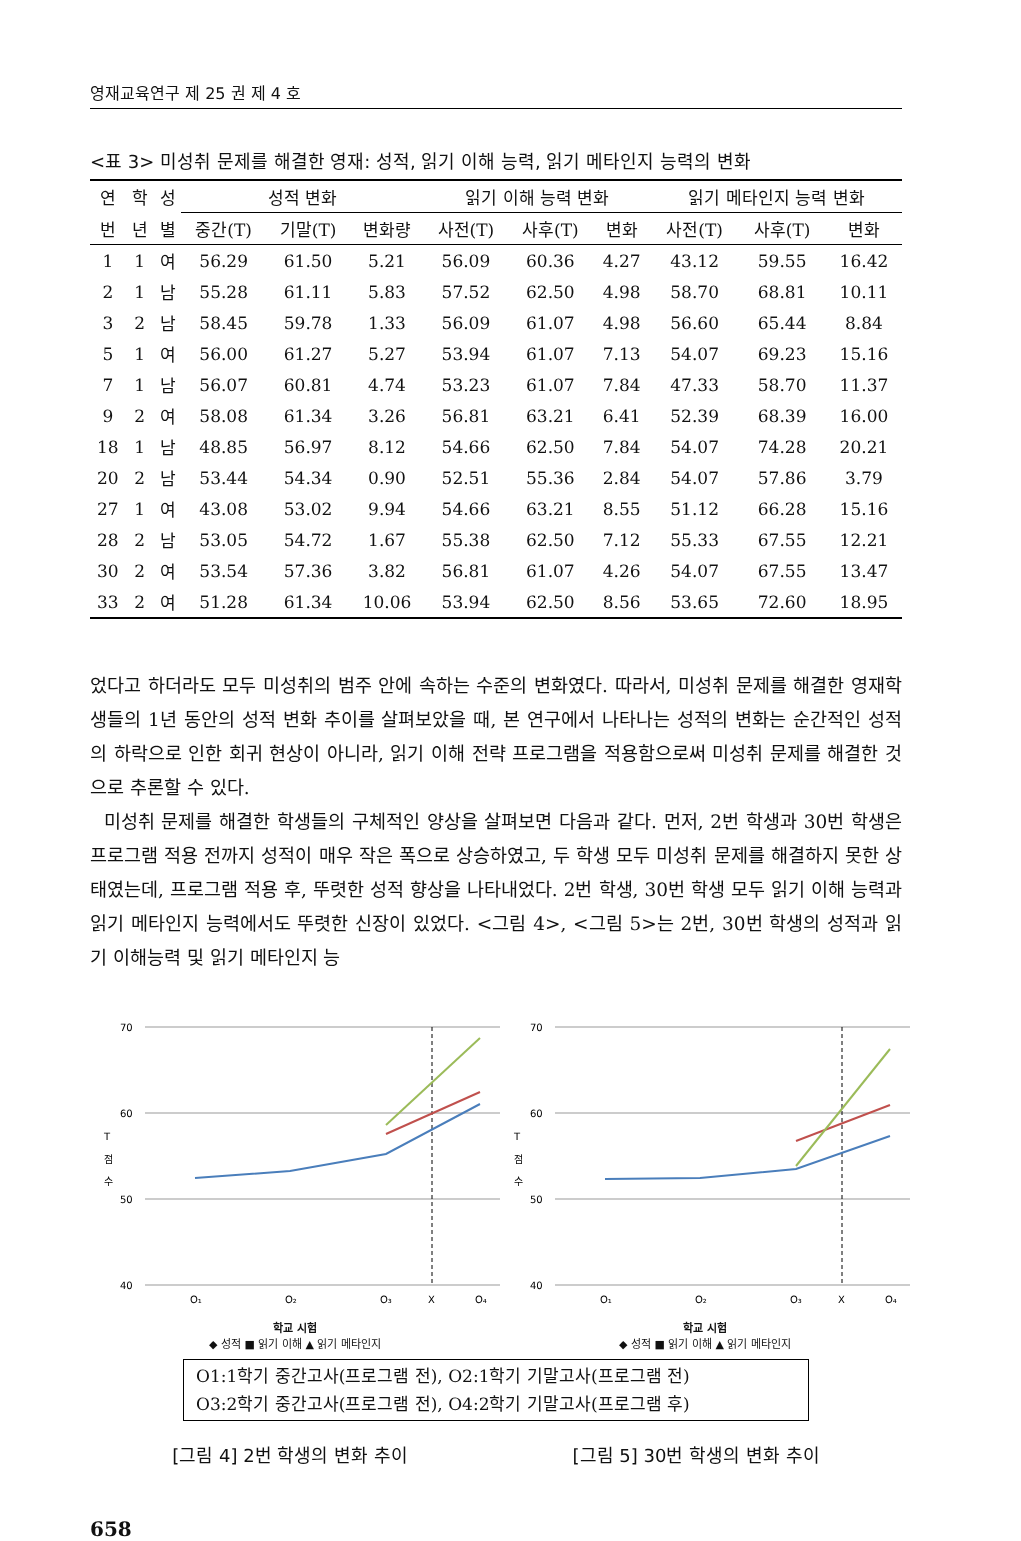영재교육연구 제 25 권 제 4 호
<표 3> 미성취 문제를 해결한 영재: 성적, 읽기 이해 능력, 읽기 메타인지 능력의 변화
| 연 | 학 | 성 | 성적 변화 | | | 읽기 이해 능력 변화 | | | 읽기 메타인지 능력 변화 | | |
| --- | --- | --- | --- | --- | --- | --- | --- | --- | --- | --- | --- |
| 번 | 년 | 별 | 중간(T) | 기말(T) | 변화량 | 사전(T) | 사후(T) | 변화 | 사전(T) | 사후(T) | 변화 |
| 1 | 1 | 여 | 56.29 | 61.50 | 5.21 | 56.09 | 60.36 | 4.27 | 43.12 | 59.55 | 16.42 |
| 2 | 1 | 남 | 55.28 | 61.11 | 5.83 | 57.52 | 62.50 | 4.98 | 58.70 | 68.81 | 10.11 |
| 3 | 2 | 남 | 58.45 | 59.78 | 1.33 | 56.09 | 61.07 | 4.98 | 56.60 | 65.44 | 8.84 |
| 5 | 1 | 여 | 56.00 | 61.27 | 5.27 | 53.94 | 61.07 | 7.13 | 54.07 | 69.23 | 15.16 |
| 7 | 1 | 남 | 56.07 | 60.81 | 4.74 | 53.23 | 61.07 | 7.84 | 47.33 | 58.70 | 11.37 |
| 9 | 2 | 여 | 58.08 | 61.34 | 3.26 | 56.81 | 63.21 | 6.41 | 52.39 | 68.39 | 16.00 |
| 18 | 1 | 남 | 48.85 | 56.97 | 8.12 | 54.66 | 62.50 | 7.84 | 54.07 | 74.28 | 20.21 |
| 20 | 2 | 남 | 53.44 | 54.34 | 0.90 | 52.51 | 55.36 | 2.84 | 54.07 | 57.86 | 3.79 |
| 27 | 1 | 여 | 43.08 | 53.02 | 9.94 | 54.66 | 63.21 | 8.55 | 51.12 | 66.28 | 15.16 |
| 28 | 2 | 남 | 53.05 | 54.72 | 1.67 | 55.38 | 62.50 | 7.12 | 55.33 | 67.55 | 12.21 |
| 30 | 2 | 여 | 53.54 | 57.36 | 3.82 | 56.81 | 61.07 | 4.26 | 54.07 | 67.55 | 13.47 |
| 33 | 2 | 여 | 51.28 | 61.34 | 10.06 | 53.94 | 62.50 | 8.56 | 53.65 | 72.60 | 18.95 |
었다고 하더라도 모두 미성취의 범주 안에 속하는 수준의 변화였다. 따라서, 미성취 문제를 해결한 영재학생들의 1년 동안의 성적 변화 추이를 살펴보았을 때, 본 연구에서 나타나는 성적의 변화는 순간적인 성적의 하락으로 인한 회귀 현상이 아니라, 읽기 이해 전략 프로그램을 적용함으로써 미성취 문제를 해결한 것으로 추론할 수 있다.
미성취 문제를 해결한 학생들의 구체적인 양상을 살펴보면 다음과 같다. 먼저, 2번 학생과 30번 학생은 프로그램 적용 전까지 성적이 매우 작은 폭으로 상승하였고, 두 학생 모두 미성취 문제를 해결하지 못한 상태였는데, 프로그램 적용 후, 뚜렷한 성적 향상을 나타내었다. 2번 학생, 30번 학생 모두 읽기 이해 능력과 읽기 메타인지 능력에서도 뚜렷한 신장이 있었다. <그림 4>, <그림 5>는 2번, 30번 학생의 성적과 읽기 이해능력 및 읽기 메타인지 능
70
60
50
40
T
점
수
O₁
O₂
O₃
X
O₄
학교 시험
◆ 성적 ■ 읽기 이해 ▲ 읽기 메타인지
70
60
50
40
T
점
수
O₁
O₂
O₃
X
O₄
학교 시험
◆ 성적 ■ 읽기 이해 ▲ 읽기 메타인지
O1:1학기 중간고사(프로그램 전), O2:1학기 기말고사(프로그램 전)
O3:2학기 중간고사(프로그램 전), O4:2학기 기말고사(프로그램 후)
[그림 4] 2번 학생의 변화 추이 [그림 5] 30번 학생의 변화 추이
658